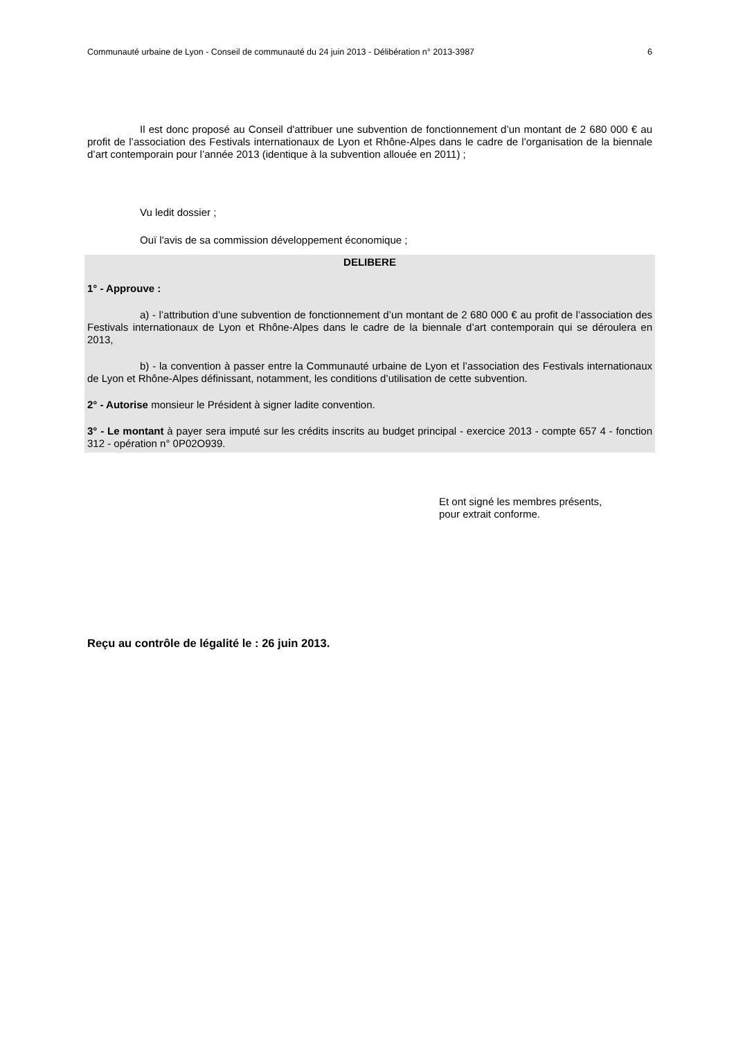Communauté urbaine de Lyon - Conseil de communauté du 24 juin 2013 - Délibération n° 2013-3987 6
Il est donc proposé au Conseil d'attribuer une subvention de fonctionnement d’un montant de 2 680 000 € au profit de l’association des Festivals internationaux de Lyon et Rhône-Alpes dans le cadre de l’organisation de la biennale d’art contemporain pour l’année 2013 (identique à la subvention allouée en 2011) ;
Vu ledit dossier ;
Ouï l'avis de sa commission développement économique ;
DELIBERE
1° - Approuve :
a) - l’attribution d’une subvention de fonctionnement d’un montant de 2 680 000 € au profit de l’association des Festivals internationaux de Lyon et Rhône-Alpes dans le cadre de la biennale d’art contemporain qui se déroulera en 2013,
b) - la convention à passer entre la Communauté urbaine de Lyon et l’association des Festivals internationaux de Lyon et Rhône-Alpes définissant, notamment, les conditions d’utilisation de cette subvention.
2° - Autorise monsieur le Président à signer ladite convention.
3° - Le montant à payer sera imputé sur les crédits inscrits au budget principal - exercice 2013 - compte 657 4 - fonction 312 - opération n° 0P02O939.
Et ont signé les membres présents,
pour extrait conforme.
Reçu au contrôle de légalité le : 26 juin 2013.